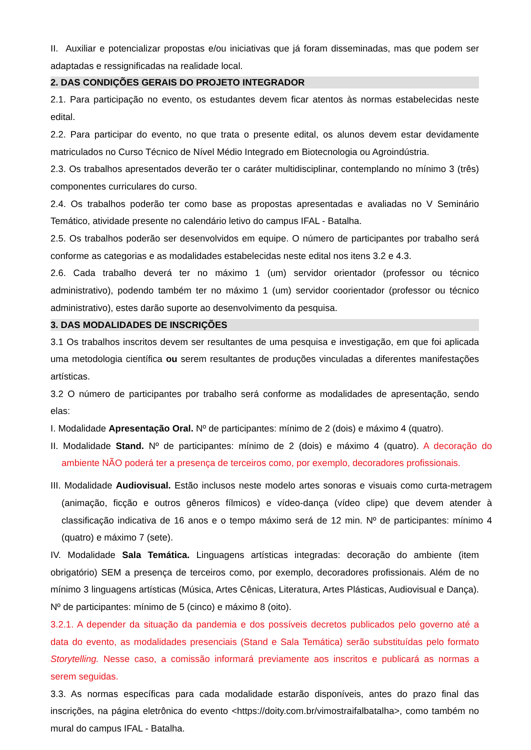II. Auxiliar e potencializar propostas e/ou iniciativas que já foram disseminadas, mas que podem ser adaptadas e ressignificadas na realidade local.
2. DAS CONDIÇÕES GERAIS DO PROJETO INTEGRADOR
2.1. Para participação no evento, os estudantes devem ficar atentos às normas estabelecidas neste edital.
2.2. Para participar do evento, no que trata o presente edital, os alunos devem estar devidamente matriculados no Curso Técnico de Nível Médio Integrado em Biotecnologia ou Agroindústria.
2.3. Os trabalhos apresentados deverão ter o caráter multidisciplinar, contemplando no mínimo 3 (três) componentes curriculares do curso.
2.4. Os trabalhos poderão ter como base as propostas apresentadas e avaliadas no V Seminário Temático, atividade presente no calendário letivo do campus IFAL - Batalha.
2.5. Os trabalhos poderão ser desenvolvidos em equipe. O número de participantes por trabalho será conforme as categorias e as modalidades estabelecidas neste edital nos itens 3.2 e 4.3.
2.6. Cada trabalho deverá ter no máximo 1 (um) servidor orientador (professor ou técnico administrativo), podendo também ter no máximo 1 (um) servidor coorientador (professor ou técnico administrativo), estes darão suporte ao desenvolvimento da pesquisa.
3. DAS MODALIDADES DE INSCRIÇÕES
3.1 Os trabalhos inscritos devem ser resultantes de uma pesquisa e investigação, em que foi aplicada uma metodologia científica ou serem resultantes de produções vinculadas a diferentes manifestações artísticas.
3.2 O número de participantes por trabalho será conforme as modalidades de apresentação, sendo elas:
I. Modalidade Apresentação Oral. Nº de participantes: mínimo de 2 (dois) e máximo 4 (quatro).
II. Modalidade Stand. Nº de participantes: mínimo de 2 (dois) e máximo 4 (quatro). A decoração do ambiente NÃO poderá ter a presença de terceiros como, por exemplo, decoradores profissionais.
III. Modalidade Audiovisual. Estão inclusos neste modelo artes sonoras e visuais como curta-metragem (animação, ficção e outros gêneros fílmicos) e vídeo-dança (vídeo clipe) que devem atender à classificação indicativa de 16 anos e o tempo máximo será de 12 min. Nº de participantes: mínimo 4 (quatro) e máximo 7 (sete).
IV. Modalidade Sala Temática. Linguagens artísticas integradas: decoração do ambiente (item obrigatório) SEM a presença de terceiros como, por exemplo, decoradores profissionais. Além de no mínimo 3 linguagens artísticas (Música, Artes Cênicas, Literatura, Artes Plásticas, Audiovisual e Dança). Nº de participantes: mínimo de 5 (cinco) e máximo 8 (oito).
3.2.1. A depender da situação da pandemia e dos possíveis decretos publicados pelo governo até a data do evento, as modalidades presenciais (Stand e Sala Temática) serão substituídas pelo formato Storytelling. Nesse caso, a comissão informará previamente aos inscritos e publicará as normas a serem seguidas.
3.3. As normas específicas para cada modalidade estarão disponíveis, antes do prazo final das inscrições, na página eletrônica do evento <https://doity.com.br/vimostraifalbatalha>, como também no mural do campus IFAL - Batalha.